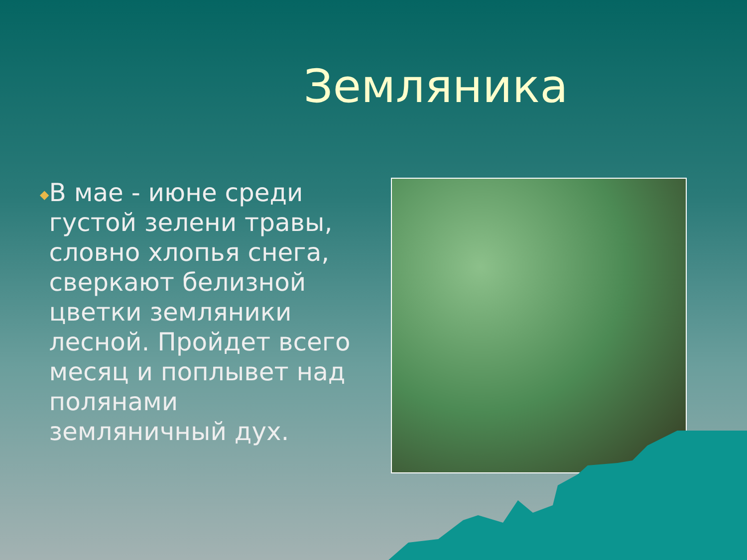Земляника
◆
В мае - июне среди густой зелени травы, словно хлопья снега, сверкают белизной цветки земляники лесной. Пройдет всего месяц и поплывет над полянами земляничный дух.